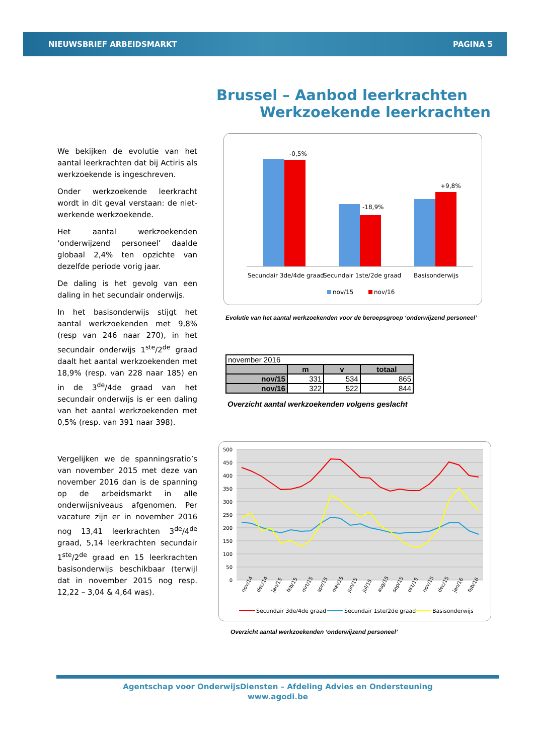NIEUWSBRIEF ARBEIDSMARKT PAGINA 5
Brussel – Aanbod leerkrachten
Werkzoekende leerkrachten
We bekijken de evolutie van het aantal leerkrachten dat bij Actiris als werkzoekende is ingeschreven.
Onder werkzoekende leerkracht wordt in dit geval verstaan: de niet-werkende werkzoekende.
Het aantal werkzoekenden ‘onderwijzend personeel’ daalde globaal 2,4% ten opzichte van dezelfde periode vorig jaar.
De daling is het gevolg van een daling in het secundair onderwijs.
In het basisonderwijs stijgt het aantal werkzoekenden met 9,8% (resp van 246 naar 270), in het secundair onderwijs 1<sup>ste</sup>/2<sup>de</sup> graad daalt het aantal werkzoekenden met 18,9% (resp. van 228 naar 185) en in de 3<sup>de</sup>/4de graad van het secundair onderwijs is er een daling van het aantal werkzoekenden met 0,5% (resp. van 391 naar 398).
Vergelijken we de spanningsratio’s van november 2015 met deze van november 2016 dan is de spanning op de arbeidsmarkt in alle onderwijsniveaus afgenomen. Per vacature zijn er in november 2016 nog 13,41 leerkrachten 3<sup>de</sup>/4<sup>de</sup> graad, 5,14 leerkrachten secundair 1<sup>ste</sup>/2<sup>de</sup> graad en 15 leerkrachten basisonderwijs beschikbaar (terwijl dat in november 2015 nog resp. 12,22 – 3,04 & 4,64 was).
-0,5%
-18,9%
+9,8%
Secundair 3de/4de graad
Secundair 1ste/2de graad
Basisonderwijs
nov/15
nov/16
Evolutie van het aantal werkzoekenden voor de beroepsgroep ‘onderwijzend personeel’
| november 2016 | | | |
| | m | v | totaal |
| nov/15 | 331 | 534 | 865 |
| nov/16 | 322 | 522 | 844 |
Overzicht aantal werkzoekenden volgens geslacht
500
450
400
350
300
250
200
150
100
50
0
nov/14
dec/14
jan/15
feb/15
mrt/15
apr/15
mei/15
jun/15
jul/15
aug/15
sep/15
okt/15
nov/15
dec/15
jan/16
feb/16
Secundair 3de/4de graad
Secundair 1ste/2de graad
Basisonderwijs
mrt/16 apr/16 mei/16 jun/16 jul/16 aug/16 sep/16 okt/16 nov/16
Overzicht aantal werkzoekenden ‘onderwijzend personeel’
Agentschap voor OnderwijsDiensten – Afdeling Advies en Ondersteuning
www.agodi.be